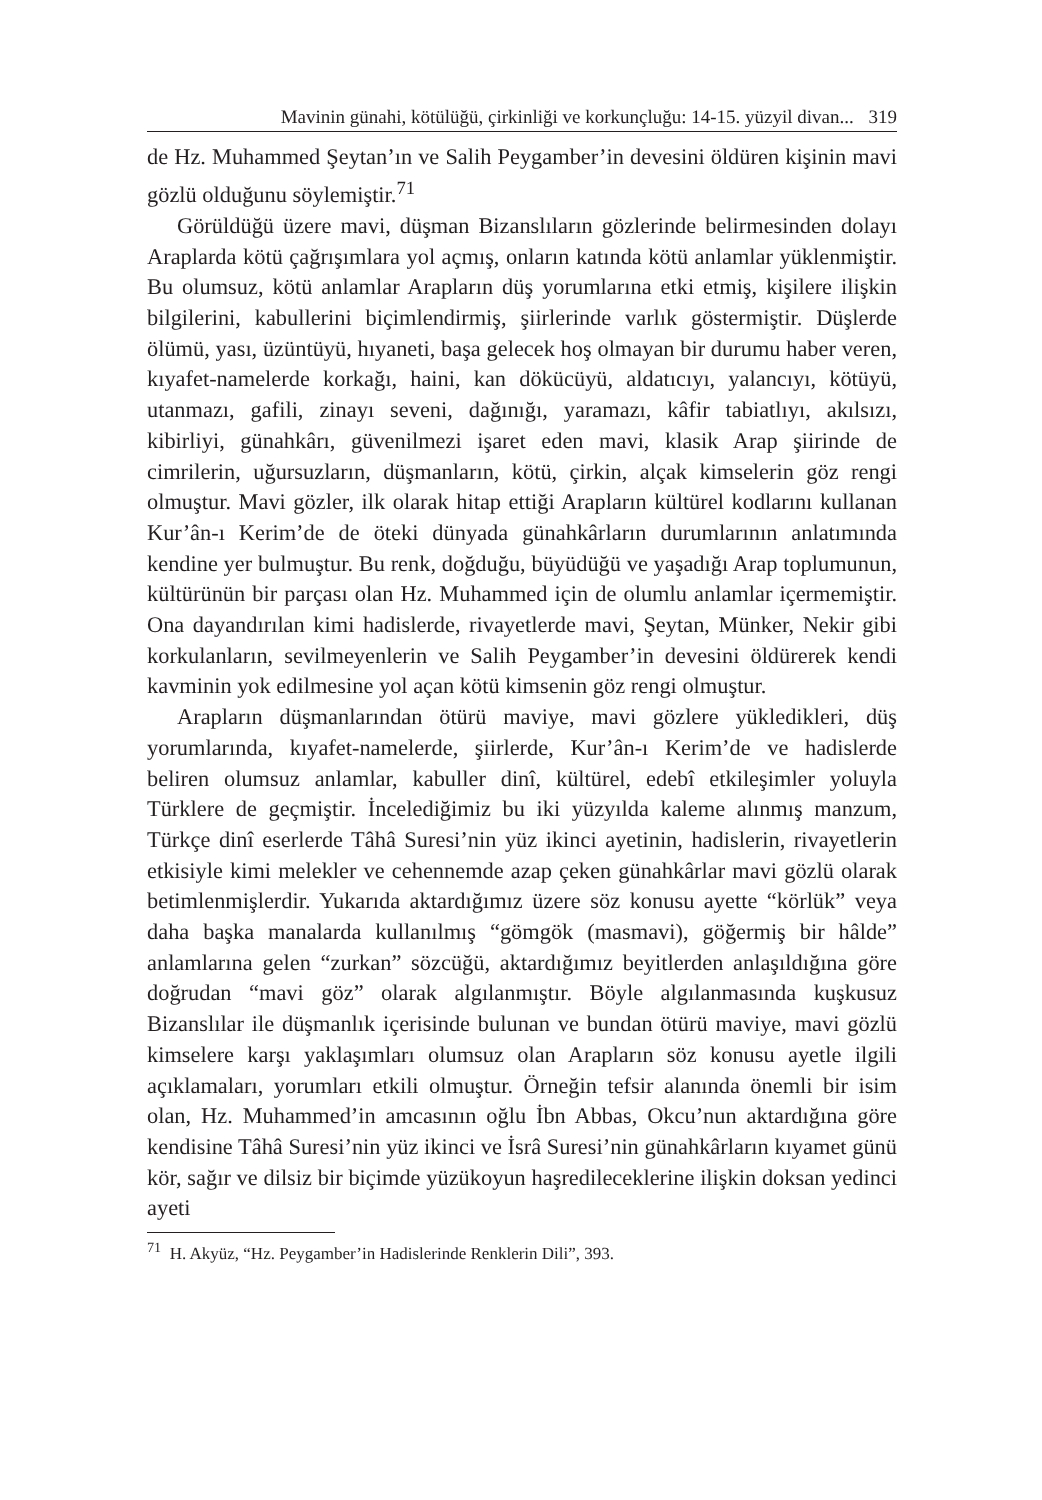Mavinin günahi, kötülüğü, çirkinliği ve korkunçluğu: 14-15. yüzyil divan... 319
de Hz. Muhammed Şeytan’ın ve Salih Peygamber’in devesini öldüren kişinin mavi gözlü olduğunu söylemiştir.<sup>71</sup>
Görüldüğü üzere mavi, düşman Bizanslıların gözlerinde belirmesinden dolayı Araplarda kötü çağrışımlara yol açmış, onların katında kötü anlamlar yüklenmiştir. Bu olumsuz, kötü anlamlar Arapların düş yorumlarına etki etmiş, kişilere ilişkin bilgilerini, kabullerini biçimlendirmiş, şiirlerinde varlık göstermiştir. Düşlerde ölümü, yası, üzüntüyü, hıyaneti, başa gelecek hoş olmayan bir durumu haber veren, kıyafet-namelerde korkağı, haini, kan dökücüyü, aldatıcıyı, yalancıyı, kötüyü, utanmazı, gafili, zinayı seveni, dağınığı, yaramazı, kâfir tabiatlıyı, akılsızı, kibirliyi, günahkârı, güvenilmezi işaret eden mavi, klasik Arap şiirinde de cimrilerin, uğursuzların, düşmanların, kötü, çirkin, alçak kimselerin göz rengi olmuştur. Mavi gözler, ilk olarak hitap ettiği Arapların kültürel kodlarını kullanan Kur’ân-ı Kerim’de de öteki dünyada günahkârların durumlarının anlatımında kendine yer bulmuştur. Bu renk, doğduğu, büyüdüğü ve yaşadığı Arap toplumunun, kültürünün bir parçası olan Hz. Muhammed için de olumlu anlamlar içermemiştir. Ona dayandırılan kimi hadislerde, rivayetlerde mavi, Şeytan, Münker, Nekir gibi korkulanların, sevilmeyenlerin ve Salih Peygamber’in devesini öldürerek kendi kavminin yok edilmesine yol açan kötü kimsenin göz rengi olmuştur.
Arapların düşmanlarından ötürü maviye, mavi gözlere yükledikleri, düş yorumlarında, kıyafet-namelerde, şiirlerde, Kur’ân-ı Kerim’de ve hadislerde beliren olumsuz anlamlar, kabuller dinî, kültürel, edebî etkileşimler yoluyla Türklere de geçmiştir. İncelediğimiz bu iki yüzyılda kaleme alınmış manzum, Türkçe dinî eserlerde Tâhâ Suresi’nin yüz ikinci ayetinin, hadislerin, rivayetlerin etkisiyle kimi melekler ve cehennemde azap çeken günahkârlar mavi gözlü olarak betimlenmişlerdir. Yukarıda aktardığımız üzere söz konusu ayette “körlük” veya daha başka manalarda kullanılmış “gömgök (masmavi), göğermiş bir hâlde” anlamlarına gelen “zurkan” sözcüğü, aktardığımız beyitlerden anlaşıldığına göre doğrudan “mavi göz” olarak algılanmıştır. Böyle algılanmasında kuşkusuz Bizanslılar ile düşmanlık içerisinde bulunan ve bundan ötürü maviye, mavi gözlü kimselere karşı yaklaşımları olumsuz olan Arapların söz konusu ayetle ilgili açıklamaları, yorumları etkili olmuştur. Örneğin tefsir alanında önemli bir isim olan, Hz. Muhammed’in amcasının oğlu İbn Abbas, Okcu’nun aktardığına göre kendisine Tâhâ Suresi’nin yüz ikinci ve İsrâ Suresi’nin günahkârların kıyamet günü kör, sağır ve dilsiz bir biçimde yüzükoyun haşredileceklerine ilişkin doksan yedinci ayeti
<sup>71</sup> H. Akyüz, “Hz. Peygamber’in Hadislerinde Renklerin Dili”, 393.